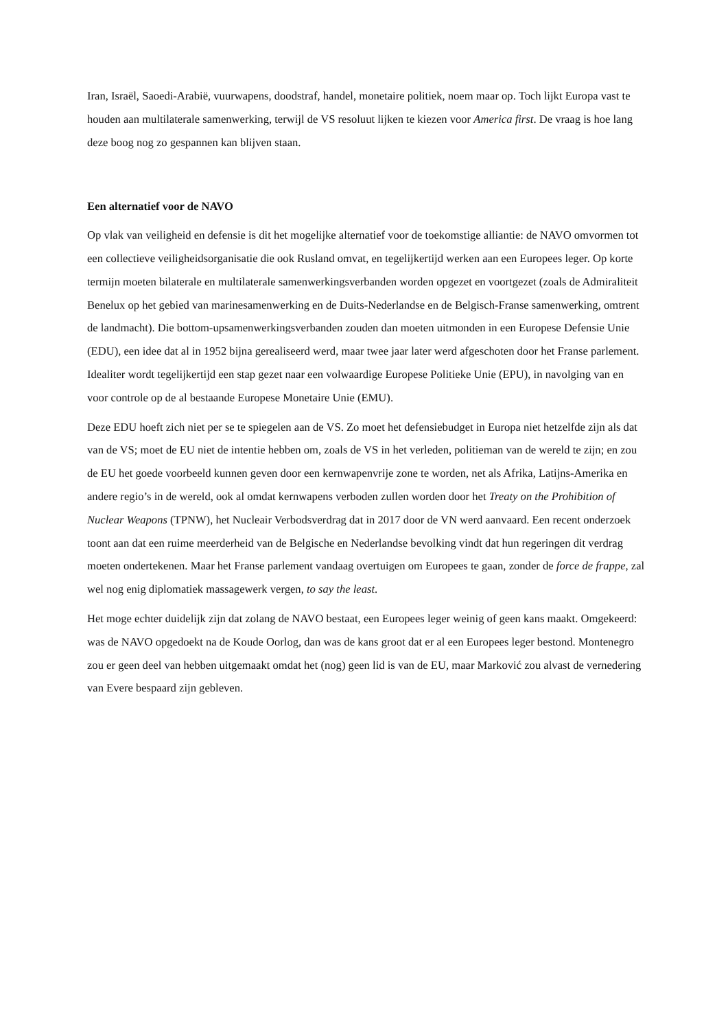Iran, Israël, Saoedi-Arabië, vuurwapens, doodstraf, handel, monetaire politiek, noem maar op. Toch lijkt Europa vast te houden aan multilaterale samenwerking, terwijl de VS resoluut lijken te kiezen voor America first. De vraag is hoe lang deze boog nog zo gespannen kan blijven staan.
Een alternatief voor de NAVO
Op vlak van veiligheid en defensie is dit het mogelijke alternatief voor de toekomstige alliantie: de NAVO omvormen tot een collectieve veiligheidsorganisatie die ook Rusland omvat, en tegelijkertijd werken aan een Europees leger. Op korte termijn moeten bilaterale en multilaterale samenwerkingsverbanden worden opgezet en voortgezet (zoals de Admiraliteit Benelux op het gebied van marinesamenwerking en de Duits-Nederlandse en de Belgisch-Franse samenwerking, omtrent de landmacht). Die bottom-upsamenwerkingsverbanden zouden dan moeten uitmonden in een Europese Defensie Unie (EDU), een idee dat al in 1952 bijna gerealiseerd werd, maar twee jaar later werd afgeschoten door het Franse parlement. Idealiter wordt tegelijkertijd een stap gezet naar een volwaardige Europese Politieke Unie (EPU), in navolging van en voor controle op de al bestaande Europese Monetaire Unie (EMU).
Deze EDU hoeft zich niet per se te spiegelen aan de VS. Zo moet het defensiebudget in Europa niet hetzelfde zijn als dat van de VS; moet de EU niet de intentie hebben om, zoals de VS in het verleden, politieman van de wereld te zijn; en zou de EU het goede voorbeeld kunnen geven door een kernwapenvrije zone te worden, net als Afrika, Latijns-Amerika en andere regio’s in de wereld, ook al omdat kernwapens verboden zullen worden door het Treaty on the Prohibition of Nuclear Weapons (TPNW), het Nucleair Verbodsverdrag dat in 2017 door de VN werd aanvaard. Een recent onderzoek toont aan dat een ruime meerderheid van de Belgische en Nederlandse bevolking vindt dat hun regeringen dit verdrag moeten ondertekenen. Maar het Franse parlement vandaag overtuigen om Europees te gaan, zonder de force de frappe, zal wel nog enig diplomatiek massagewerk vergen, to say the least.
Het moge echter duidelijk zijn dat zolang de NAVO bestaat, een Europees leger weinig of geen kans maakt. Omgekeerd: was de NAVO opgedoekt na de Koude Oorlog, dan was de kans groot dat er al een Europees leger bestond. Montenegro zou er geen deel van hebben uitgemaakt omdat het (nog) geen lid is van de EU, maar Marković zou alvast de vernedering van Evere bespaard zijn gebleven.